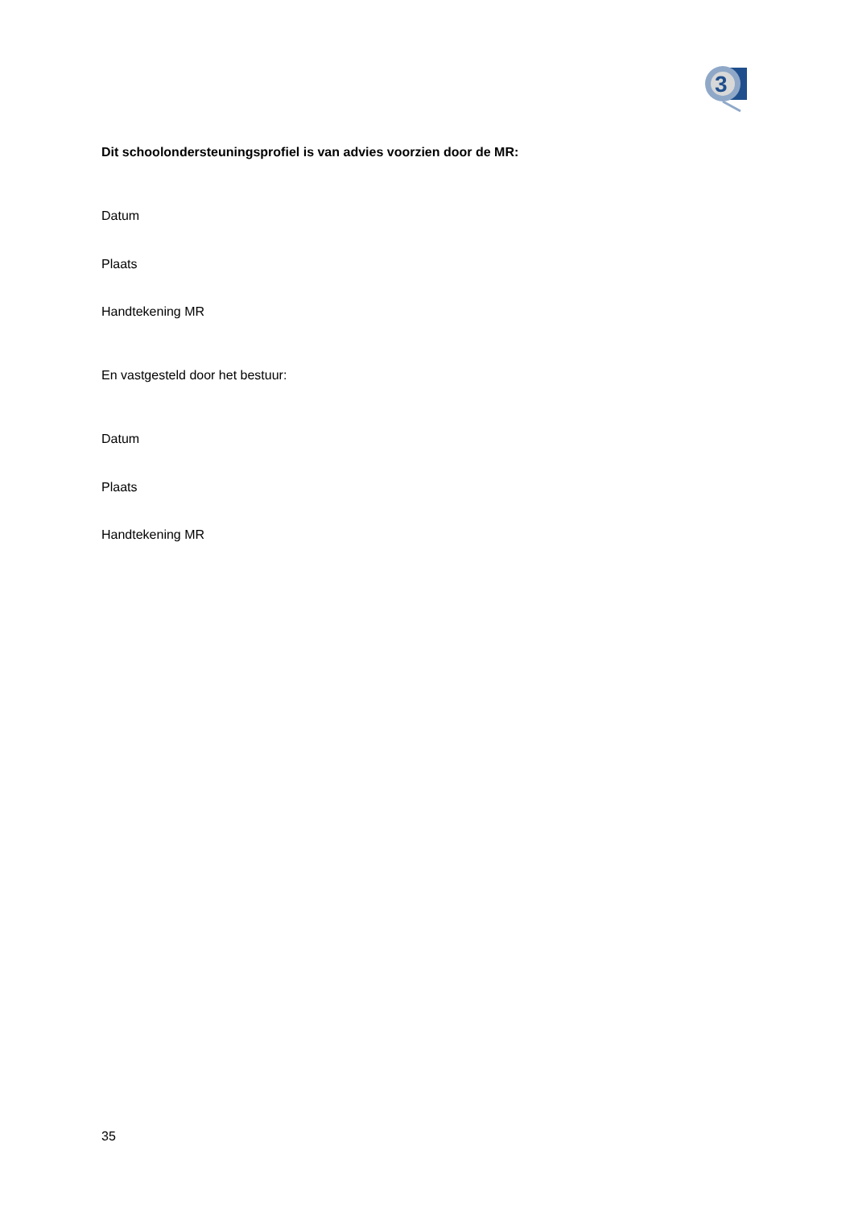3
Dit schoolondersteuningsprofiel is van advies voorzien door de MR:
Datum
Plaats
Handtekening MR
En vastgesteld door het bestuur:
Datum
Plaats
Handtekening MR
35